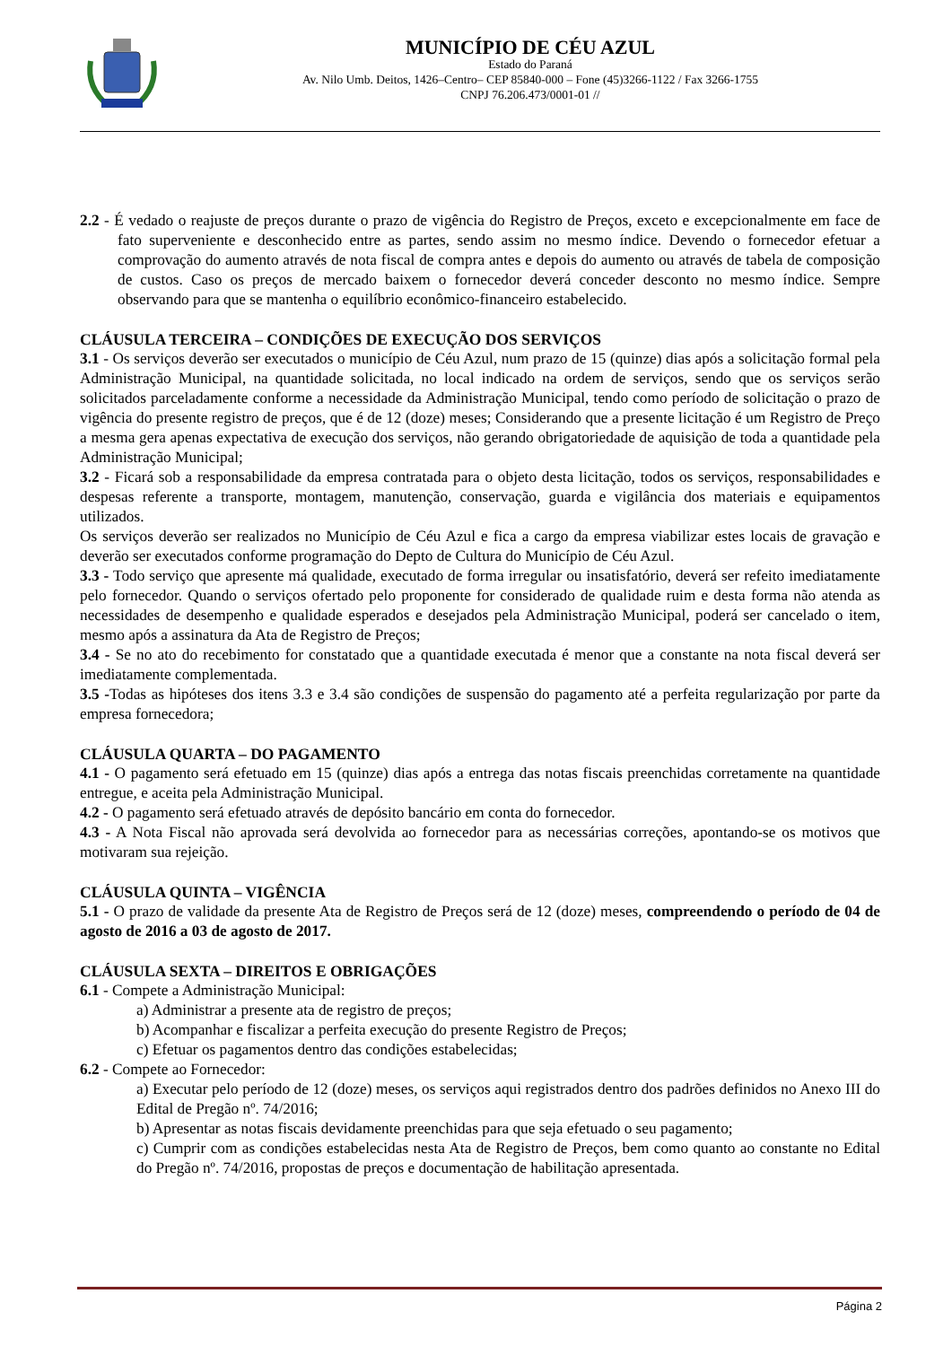MUNICÍPIO DE CÉU AZUL
Estado do Paraná
Av. Nilo Umb. Deitos, 1426–Centro– CEP 85840-000 – Fone (45)3266-1122 / Fax 3266-1755
CNPJ 76.206.473/0001-01 //
2.2 - É vedado o reajuste de preços durante o prazo de vigência do Registro de Preços, exceto e excepcionalmente em face de fato superveniente e desconhecido entre as partes, sendo assim no mesmo índice. Devendo o fornecedor efetuar a comprovação do aumento através de nota fiscal de compra antes e depois do aumento ou através de tabela de composição de custos. Caso os preços de mercado baixem o fornecedor deverá conceder desconto no mesmo índice. Sempre observando para que se mantenha o equilíbrio econômico-financeiro estabelecido.
CLÁUSULA TERCEIRA – CONDIÇÕES DE EXECUÇÃO DOS SERVIÇOS
3.1 - Os serviços deverão ser executados o município de Céu Azul, num prazo de 15 (quinze) dias após a solicitação formal pela Administração Municipal, na quantidade solicitada, no local indicado na ordem de serviços, sendo que os serviços serão solicitados parceladamente conforme a necessidade da Administração Municipal, tendo como período de solicitação o prazo de vigência do presente registro de preços, que é de 12 (doze) meses; Considerando que a presente licitação é um Registro de Preço a mesma gera apenas expectativa de execução dos serviços, não gerando obrigatoriedade de aquisição de toda a quantidade pela Administração Municipal;
3.2 - Ficará sob a responsabilidade da empresa contratada para o objeto desta licitação, todos os serviços, responsabilidades e despesas referente a transporte, montagem, manutenção, conservação, guarda e vigilância dos materiais e equipamentos utilizados.
Os serviços deverão ser realizados no Município de Céu Azul e fica a cargo da empresa viabilizar estes locais de gravação e deverão ser executados conforme programação do Depto de Cultura do Município de Céu Azul.
3.3 - Todo serviço que apresente má qualidade, executado de forma irregular ou insatisfatório, deverá ser refeito imediatamente pelo fornecedor. Quando o serviços ofertado pelo proponente for considerado de qualidade ruim e desta forma não atenda as necessidades de desempenho e qualidade esperados e desejados pela Administração Municipal, poderá ser cancelado o item, mesmo após a assinatura da Ata de Registro de Preços;
3.4 - Se no ato do recebimento for constatado que a quantidade executada é menor que a constante na nota fiscal deverá ser imediatamente complementada.
3.5 -Todas as hipóteses dos itens 3.3 e 3.4 são condições de suspensão do pagamento até a perfeita regularização por parte da empresa fornecedora;
CLÁUSULA QUARTA – DO PAGAMENTO
4.1 - O pagamento será efetuado em 15 (quinze) dias após a entrega das notas fiscais preenchidas corretamente na quantidade entregue, e aceita pela Administração Municipal.
4.2 - O pagamento será efetuado através de depósito bancário em conta do fornecedor.
4.3 - A Nota Fiscal não aprovada será devolvida ao fornecedor para as necessárias correções, apontando-se os motivos que motivaram sua rejeição.
CLÁUSULA QUINTA – VIGÊNCIA
5.1 - O prazo de validade da presente Ata de Registro de Preços será de 12 (doze) meses, compreendendo o período de 04 de agosto de 2016 a 03 de agosto de 2017.
CLÁUSULA SEXTA – DIREITOS E OBRIGAÇÕES
6.1 - Compete a Administração Municipal:
a) Administrar a presente ata de registro de preços;
b) Acompanhar e fiscalizar a perfeita execução do presente Registro de Preços;
c) Efetuar os pagamentos dentro das condições estabelecidas;
6.2 - Compete ao Fornecedor:
a) Executar pelo período de 12 (doze) meses, os serviços aqui registrados dentro dos padrões definidos no Anexo III do Edital de Pregão nº. 74/2016;
b) Apresentar as notas fiscais devidamente preenchidas para que seja efetuado o seu pagamento;
c) Cumprir com as condições estabelecidas nesta Ata de Registro de Preços, bem como quanto ao constante no Edital do Pregão nº. 74/2016, propostas de preços e documentação de habilitação apresentada.
Página 2